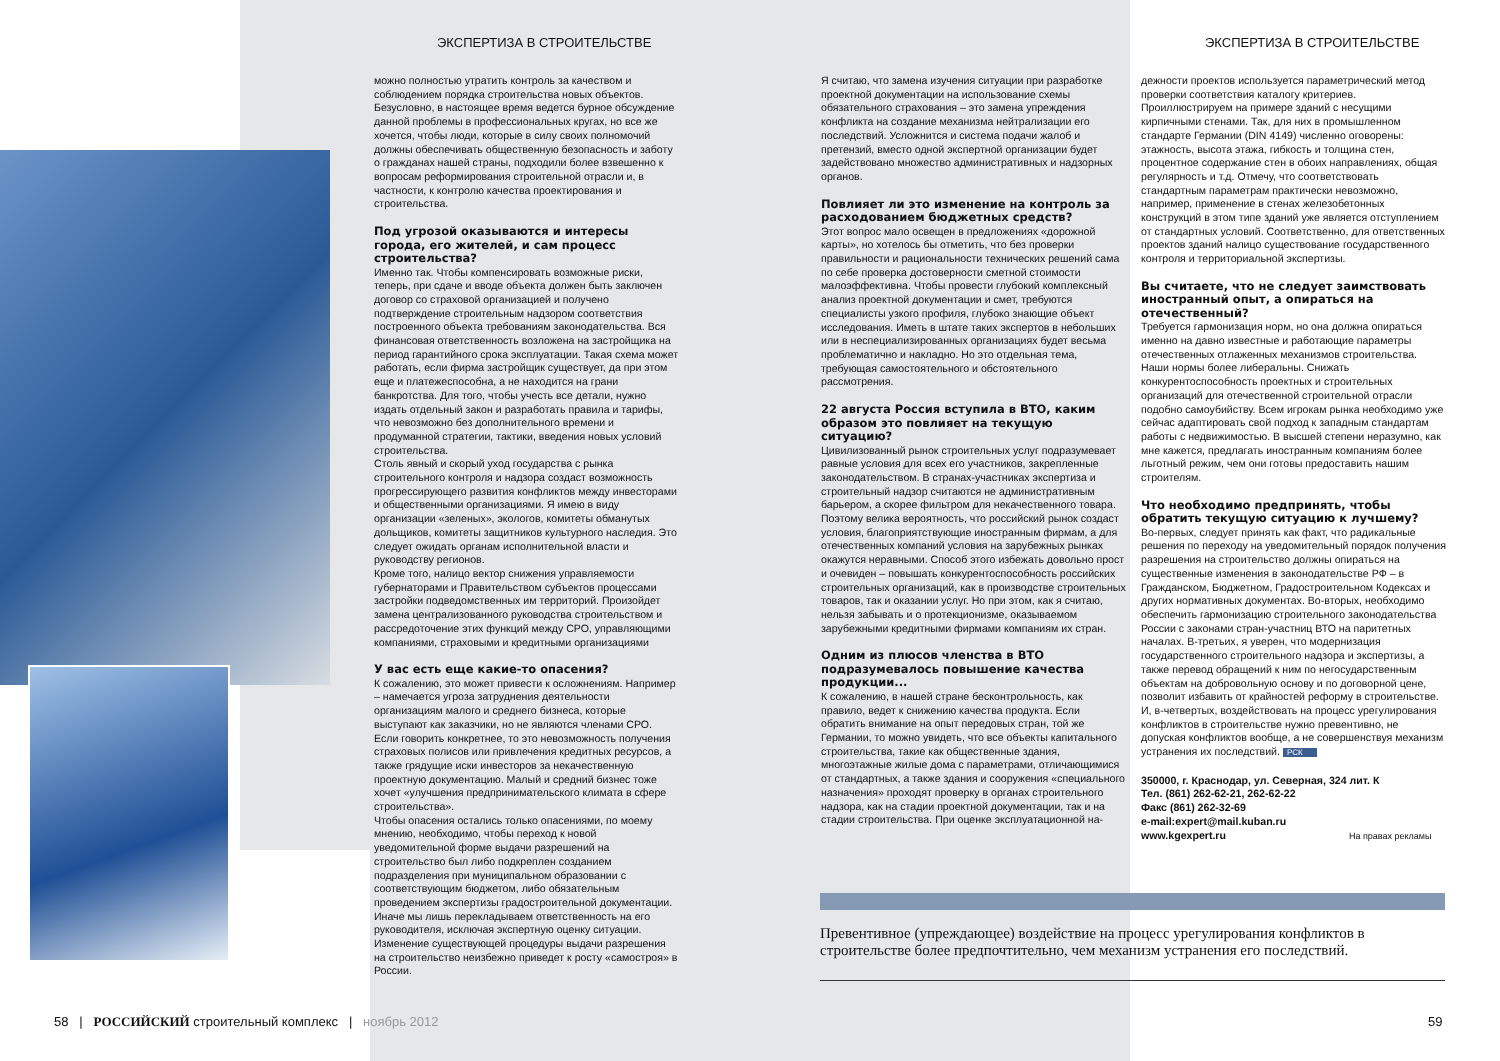ЭКСПЕРТИЗА В СТРОИТЕЛЬСТВЕ ЭКСПЕРТИЗА В СТРОИТЕЛЬСТВЕ
можно полностью утратить контроль за качеством и соблюдением порядка строительства новых объектов. Безусловно, в настоящее время ведется бурное обсуждение данной проблемы в профессиональных кругах, но все же хочется, чтобы люди, которые в силу своих полномочий должны обеспечивать общественную безопасность и заботу о гражданах нашей страны, подходили более взвешенно к вопросам реформирования строительной отрасли и, в частности, к контролю качества проектирования и строительства.
Под угрозой оказываются и интересы города, его жителей, и сам процесс строительства?
Именно так. Чтобы компенсировать возможные риски, теперь, при сдаче и вводе объекта должен быть заключен договор со страховой организацией и получено подтверждение строительным надзором соответствия построенного объекта требованиям законодательства. Вся финансовая ответственность возложена на застройщика на период гарантийного срока эксплуатации. Такая схема может работать, если фирма застройщик существует, да при этом еще и платежеспособна, а не находится на грани банкротства. Для того, чтобы учесть все детали, нужно издать отдельный закон и разработать правила и тарифы, что невозможно без дополнительного времени и продуманной стратегии, тактики, введения новых условий строительства.
Столь явный и скорый уход государства с рынка строительного контроля и надзора создаст возможность прогрессирующего развития конфликтов между инвесторами и общественными организациями. Я имею в виду организации «зеленых», экологов, комитеты обманутых дольщиков, комитеты защитников культурного наследия. Это следует ожидать органам исполнительной власти и руководству регионов.
Кроме того, налицо вектор снижения управляемости губернаторами и Правительством субъектов процессами застройки подведомственных им территорий. Произойдет замена централизованного руководства строительством и рассредоточение этих функций между СРО, управляющими компаниями, страховыми и кредитными организациями
У вас есть еще какие-то опасения?
К сожалению, это может привести к осложнениям. Например – намечается угроза затруднения деятельности организациям малого и среднего бизнеса, которые выступают как заказчики, но не являются членами СРО. Если говорить конкретнее, то это невозможность получения страховых полисов или привлечения кредитных ресурсов, а также грядущие иски инвесторов за некачественную проектную документацию. Малый и средний бизнес тоже хочет «улучшения предпринимательского климата в сфере строительства».
Чтобы опасения остались только опасениями, по моему мнению, необходимо, чтобы переход к новой уведомительной форме выдачи разрешений на строительство был либо подкреплен созданием подразделения при муниципальном образовании с соответствующим бюджетом, либо обязательным проведением экспертизы градостроительной документации. Иначе мы лишь перекладываем ответственность на его руководителя, исключая экспертную оценку ситуации. Изменение существующей процедуры выдачи разрешения на строительство неизбежно приведет к росту «самостроя» в России.
Я считаю, что замена изучения ситуации при разработке проектной документации на использование схемы обязательного страхования – это замена упреждения конфликта на создание механизма нейтрализации его последствий. Усложнится и система подачи жалоб и претензий, вместо одной экспертной организации будет задействовано множество административных и надзорных органов.
Повлияет ли это изменение на контроль за расходованием бюджетных средств?
Этот вопрос мало освещен в предложениях «дорожной карты», но хотелось бы отметить, что без проверки правильности и рациональности технических решений сама по себе проверка достоверности сметной стоимости малоэффективна. Чтобы провести глубокий комплексный анализ проектной документации и смет, требуются специалисты узкого профиля, глубоко знающие объект исследования. Иметь в штате таких экспертов в небольших или в неспециализированных организациях будет весьма проблематично и накладно. Но это отдельная тема, требующая самостоятельного и обстоятельного рассмотрения.
22 августа Россия вступила в ВТО, каким образом это повлияет на текущую ситуацию?
Цивилизованный рынок строительных услуг подразумевает равные условия для всех его участников, закрепленные законодательством. В странах-участниках экспертиза и строительный надзор считаются не административным барьером, а скорее фильтром для некачественного товара. Поэтому велика вероятность, что российский рынок создаст условия, благоприятствующие иностранным фирмам, а для отечественных компаний условия на зарубежных рынках окажутся неравными. Способ этого избежать довольно прост и очевиден – повышать конкурентоспособность российских строительных организаций, как в производстве строительных товаров, так и оказании услуг. Но при этом, как я считаю, нельзя забывать и о протекционизме, оказываемом зарубежными кредитными фирмами компаниям их стран.
Одним из плюсов членства в ВТО подразумевалось повышение качества продукции...
К сожалению, в нашей стране бесконтрольность, как правило, ведет к снижению качества продукта. Если обратить внимание на опыт передовых стран, той же Германии, то можно увидеть, что все объекты капитального строительства, такие как общественные здания, многоэтажные жилые дома с параметрами, отличающимися от стандартных, а также здания и сооружения «специального назначения» проходят проверку в органах строительного надзора, как на стадии проектной документации, так и на стадии строительства. При оценке эксплуатационной на-
дежности проектов используется параметрический метод проверки соответствия каталогу критериев. Проиллюстрируем на примере зданий с несущими кирпичными стенами. Так, для них в промышленном стандарте Германии (DIN 4149) численно оговорены: этажность, высота этажа, гибкость и толщина стен, процентное содержание стен в обоих направлениях, общая регулярность и т.д. Отмечу, что соответствовать стандартным параметрам практически невозможно, например, применение в стенах железобетонных конструкций в этом типе зданий уже является отступлением от стандартных условий. Соответственно, для ответственных проектов зданий налицо существование государственного контроля и территориальной экспертизы.
Вы считаете, что не следует заимствовать иностранный опыт, а опираться на отечественный?
Требуется гармонизация норм, но она должна опираться именно на давно известные и работающие параметры отечественных отлаженных механизмов строительства. Наши нормы более либеральны. Снижать конкурентоспособность проектных и строительных организаций для отечественной строительной отрасли подобно самоубийству. Всем игрокам рынка необходимо уже сейчас адаптировать свой подход к западным стандартам работы с недвижимостью. В высшей степени неразумно, как мне кажется, предлагать иностранным компаниям более льготный режим, чем они готовы предоставить нашим строителям.
Что необходимо предпринять, чтобы обратить текущую ситуацию к лучшему?
Во-первых, следует принять как факт, что радикальные решения по переходу на уведомительный порядок получения разрешения на строительство должны опираться на существенные изменения в законодательстве РФ – в Гражданском, Бюджетном, Градостроительном Кодексах и других нормативных документах. Во-вторых, необходимо обеспечить гармонизацию строительного законодательства России с законами стран-участниц ВТО на паритетных началах. В-третьих, я уверен, что модернизация государственного строительного надзора и экспертизы, а также перевод обращений к ним по негосударственным объектам на добровольную основу и по договорной цене, позволит избавить от крайностей реформу в строительстве. И, в-четвертых, воздействовать на процесс урегулирования конфликтов в строительстве нужно превентивно, не допуская конфликтов вообще, а не совершенствуя механизм устранения их последствий. РСК
350000, г. Краснодар, ул. Северная, 324 лит. К
Тел. (861) 262-62-21, 262-62-22
Факс (861) 262-32-69
e-mail:expert@mail.kuban.ru
www.kgexpert.ru На правах рекламы
Превентивное (упреждающее) воздействие на процесс урегулирования конфликтов в строительстве более предпочтительно, чем механизм устранения его последствий.
58 | РОССИЙСКИЙ строительный комплекс | ноябрь 2012
59